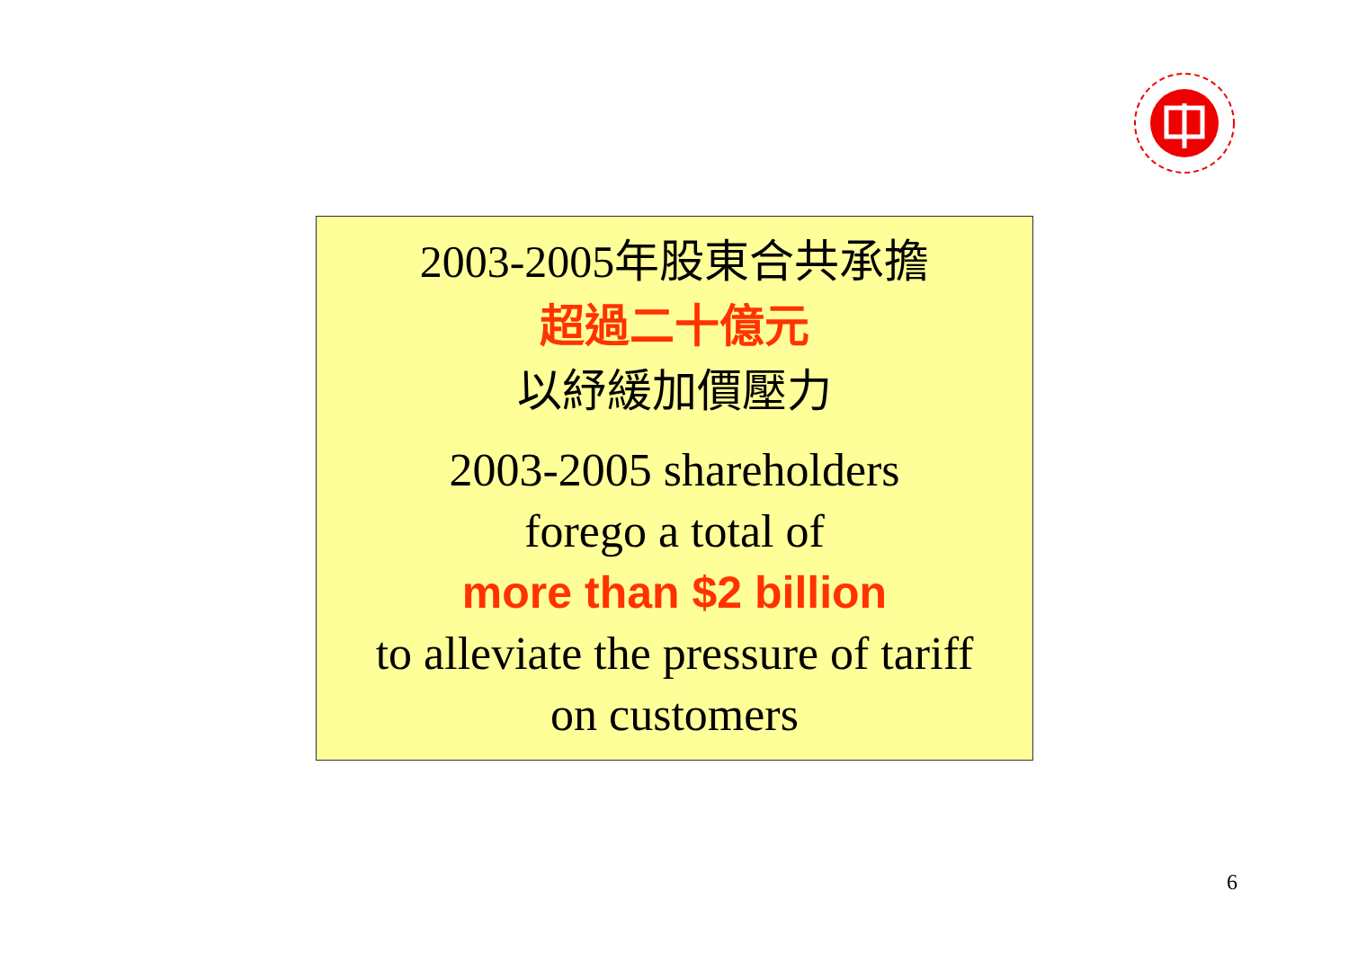2003-2005年股東合共承擔
超過二十億元
以紓緩加價壓力
2003-2005 shareholders
forego a total of
more than $2 billion
to alleviate the pressure of tariff
on customers
6